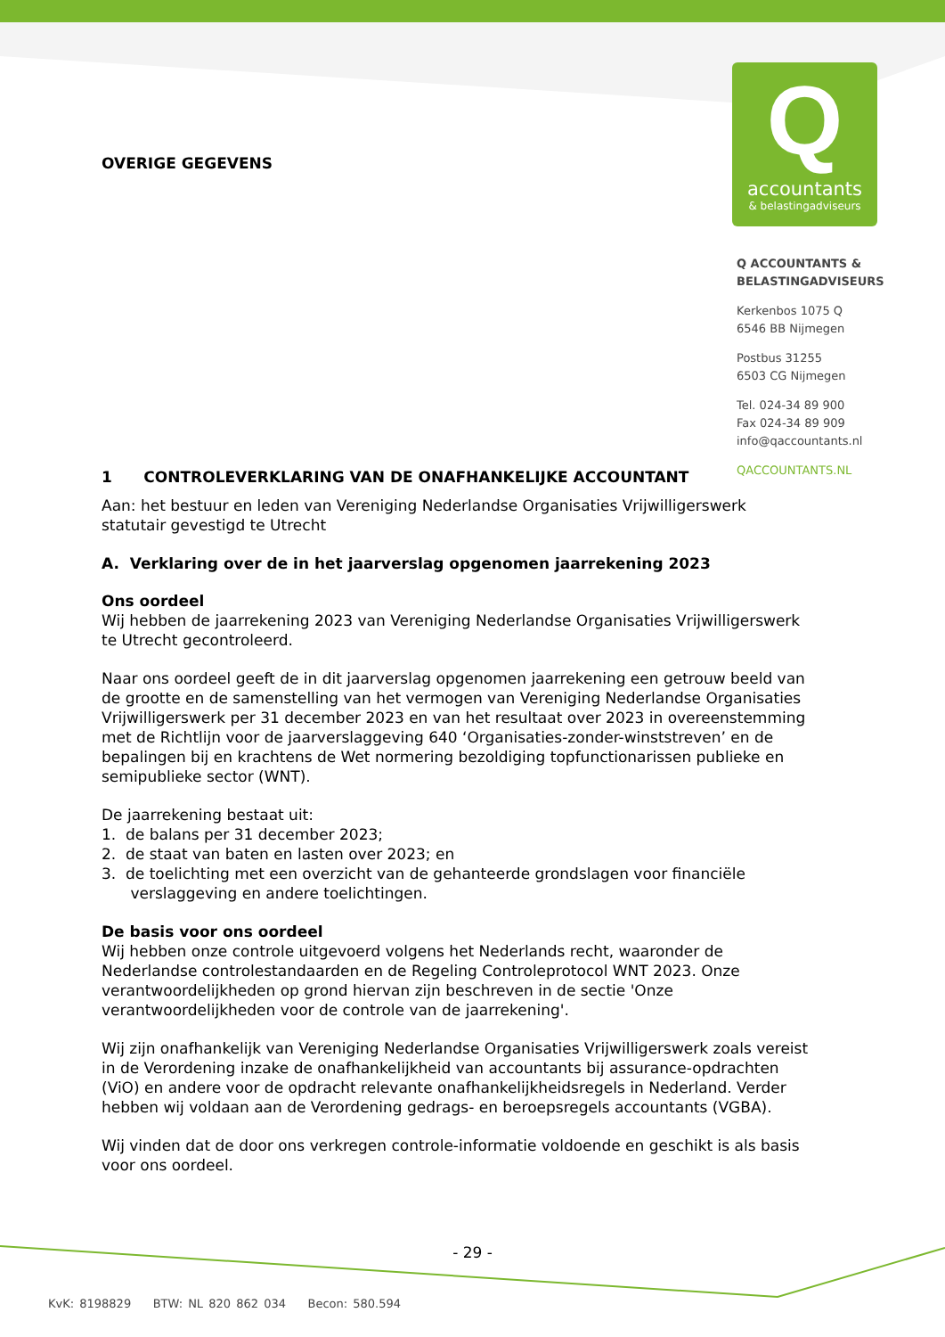Q
accountants
& belastingadviseurs
Q ACCOUNTANTS &
BELASTINGADVISEURS
Kerkenbos 1075 Q
6546 BB Nijmegen
Postbus 31255
6503 CG Nijmegen
Tel. 024-34 89 900
Fax 024-34 89 909
info@qaccountants.nl
QACCOUNTANTS.NL
OVERIGE GEGEVENS
1 CONTROLEVERKLARING VAN DE ONAFHANKELIJKE ACCOUNTANT
Aan: het bestuur en leden van Vereniging Nederlandse Organisaties Vrijwilligerswerk statutair gevestigd te Utrecht
A. Verklaring over de in het jaarverslag opgenomen jaarrekening 2023
Ons oordeel
Wij hebben de jaarrekening 2023 van Vereniging Nederlandse Organisaties Vrijwilligerswerk te Utrecht gecontroleerd.
Naar ons oordeel geeft de in dit jaarverslag opgenomen jaarrekening een getrouw beeld van de grootte en de samenstelling van het vermogen van Vereniging Nederlandse Organisaties Vrijwilligerswerk per 31 december 2023 en van het resultaat over 2023 in overeenstemming met de Richtlijn voor de jaarverslaggeving 640 ‘Organisaties-zonder-winststreven’ en de bepalingen bij en krachtens de Wet normering bezoldiging topfunctionarissen publieke en semipublieke sector (WNT).
De jaarrekening bestaat uit:
1. de balans per 31 december 2023;
2. de staat van baten en lasten over 2023; en
3. de toelichting met een overzicht van de gehanteerde grondslagen voor financiële
verslaggeving en andere toelichtingen.
De basis voor ons oordeel
Wij hebben onze controle uitgevoerd volgens het Nederlands recht, waaronder de Nederlandse controlestandaarden en de Regeling Controleprotocol WNT 2023. Onze verantwoordelijkheden op grond hiervan zijn beschreven in de sectie 'Onze verantwoordelijkheden voor de controle van de jaarrekening'.
Wij zijn onafhankelijk van Vereniging Nederlandse Organisaties Vrijwilligerswerk zoals vereist in de Verordening inzake de onafhankelijkheid van accountants bij assurance-opdrachten (ViO) en andere voor de opdracht relevante onafhankelijkheidsregels in Nederland. Verder hebben wij voldaan aan de Verordening gedrags- en beroepsregels accountants (VGBA).
Wij vinden dat de door ons verkregen controle-informatie voldoende en geschikt is als basis voor ons oordeel.
- 29 -
KvK: 8198829 BTW: NL 820 862 034 Becon: 580.594